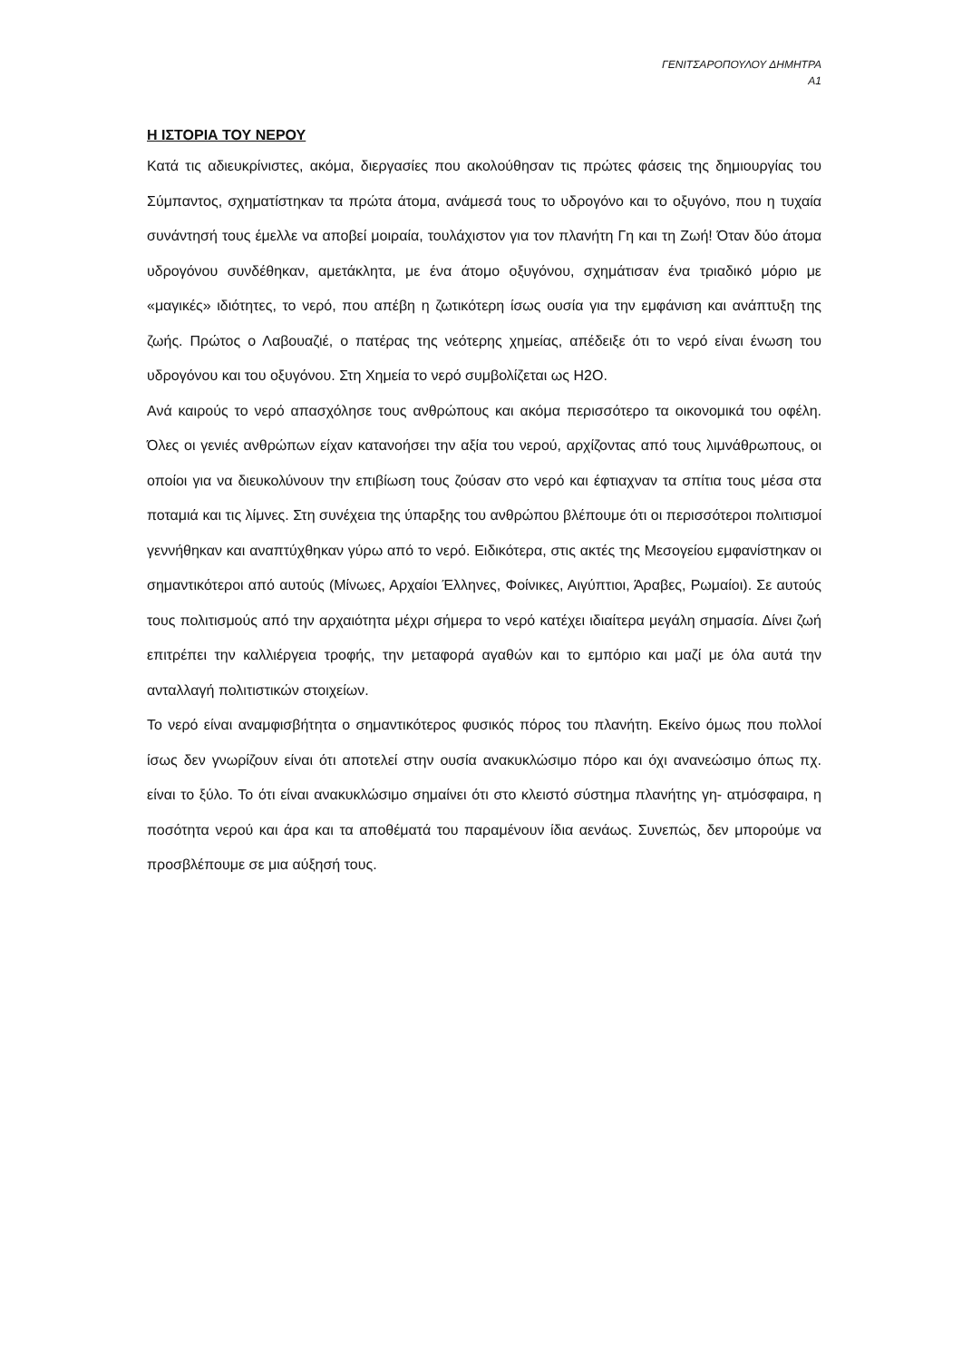ΓΕΝΙΤΣΑΡΟΠΟΥΛΟΥ ΔΗΜΗΤΡΑ
Α1
Η ΙΣΤΟΡΙΑ ΤΟΥ ΝΕΡΟΥ
Κατά τις αδιευκρίνιστες, ακόμα, διεργασίες που ακολούθησαν τις πρώτες φάσεις της δημιουργίας του Σύμπαντος, σχηματίστηκαν τα πρώτα άτομα, ανάμεσά τους το υδρογόνο και το οξυγόνο, που η τυχαία συνάντησή τους έμελλε να αποβεί μοιραία, τουλάχιστον για τον πλανήτη Γη και τη Ζωή! Όταν δύο άτομα υδρογόνου συνδέθηκαν, αμετάκλητα, με ένα άτομο οξυγόνου, σχημάτισαν ένα τριαδικό μόριο με «μαγικές» ιδιότητες, το νερό, που απέβη η ζωτικότερη ίσως ουσία για την εμφάνιση και ανάπτυξη της ζωής. Πρώτος ο Λαβουαζιέ, ο πατέρας της νεότερης χημείας, απέδειξε ότι το νερό είναι ένωση του υδρογόνου και του οξυγόνου. Στη Χημεία το νερό συμβολίζεται ως H2O.
Ανά καιρούς το νερό απασχόλησε τους ανθρώπους και ακόμα περισσότερο τα οικονομικά του οφέλη. Όλες οι γενιές ανθρώπων είχαν κατανοήσει την αξία του νερού, αρχίζοντας από τους λιμνάθρωπους, οι οποίοι για να διευκολύνουν την επιβίωση τους ζούσαν στο νερό και έφτιαχναν τα σπίτια τους μέσα στα ποταμιά και τις λίμνες. Στη συνέχεια της ύπαρξης του ανθρώπου βλέπουμε ότι οι περισσότεροι πολιτισμοί γεννήθηκαν και αναπτύχθηκαν γύρω από το νερό. Ειδικότερα, στις ακτές της Μεσογείου εμφανίστηκαν οι σημαντικότεροι από αυτούς (Μίνωες, Αρχαίοι Έλληνες, Φοίνικες, Αιγύπτιοι, Άραβες, Ρωμαίοι). Σε αυτούς τους πολιτισμούς από την αρχαιότητα μέχρι σήμερα το νερό κατέχει ιδιαίτερα μεγάλη σημασία. Δίνει ζωή επιτρέπει την καλλιέργεια τροφής, την μεταφορά αγαθών και το εμπόριο και μαζί με όλα αυτά την ανταλλαγή πολιτιστικών στοιχείων.
Το νερό είναι αναμφισβήτητα ο σημαντικότερος φυσικός πόρος του πλανήτη. Εκείνο όμως που πολλοί ίσως δεν γνωρίζουν είναι ότι αποτελεί στην ουσία ανακυκλώσιμο πόρο και όχι ανανεώσιμο όπως πχ. είναι το ξύλο. Το ότι είναι ανακυκλώσιμο σημαίνει ότι στο κλειστό σύστημα πλανήτης γη- ατμόσφαιρα, η ποσότητα νερού και άρα και τα αποθέματά του παραμένουν ίδια αενάως. Συνεπώς, δεν μπορούμε να προσβλέπουμε σε μια αύξησή τους.